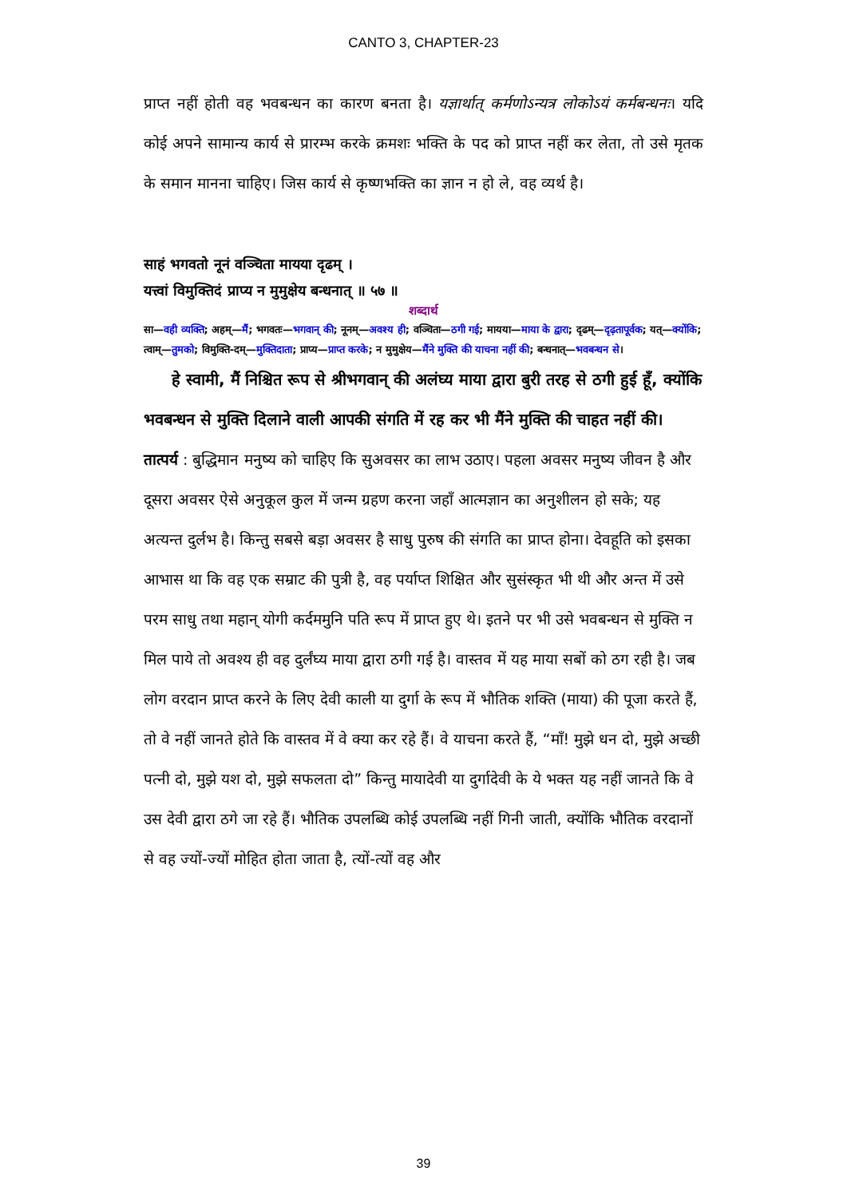CANTO 3, CHAPTER-23
प्राप्त नहीं होती वह भवबन्धन का कारण बनता है। यज्ञार्थात् कर्मणोऽन्यत्र लोकोऽयं कर्मबन्धनः। यदि कोई अपने सामान्य कार्य से प्रारम्भ करके क्रमशः भक्ति के पद को प्राप्त नहीं कर लेता, तो उसे मृतक के समान मानना चाहिए। जिस कार्य से कृष्णभक्ति का ज्ञान न हो ले, वह व्यर्थ है।
साहं भगवतो नूनं वञ्चिता मायया दृढम् ।
यत्त्वां विमुक्तिदं प्राप्य न मुमुक्षेय बन्धनात् ॥ ५७ ॥
शब्दार्थ
सा—वही व्यक्ति; अहम्—मैं; भगवतः—भगवान् की; नूनम्—अवश्य ही; वञ्चिता—ठगी गई; मायया—माया के द्वारा; दृढम्—दृढ़तापूर्वक; यत्—क्योंकि; त्वाम्—तुमको; विमुक्ति-दम्—मुक्तिदाता; प्राप्य—प्राप्त करके; न मुमुक्षेय—मैंने मुक्ति की याचना नहीं की; बन्धनात्—भवबन्धन से।
हे स्वामी, मैं निश्चित रूप से श्रीभगवान् की अलंघ्य माया द्वारा बुरी तरह से ठगी हुई हूँ, क्योंकि भवबन्धन से मुक्ति दिलाने वाली आपकी संगति में रह कर भी मैंने मुक्ति की चाहत नहीं की।
तात्पर्य : बुद्धिमान मनुष्य को चाहिए कि सुअवसर का लाभ उठाए। पहला अवसर मनुष्य जीवन है और दूसरा अवसर ऐसे अनुकूल कुल में जन्म ग्रहण करना जहाँ आत्मज्ञान का अनुशीलन हो सके; यह अत्यन्त दुर्लभ है। किन्तु सबसे बड़ा अवसर है साधु पुरुष की संगति का प्राप्त होना। देवहूति को इसका आभास था कि वह एक सम्राट की पुत्री है, वह पर्याप्त शिक्षित और सुसंस्कृत भी थी और अन्त में उसे परम साधु तथा महान् योगी कर्दममुनि पति रूप में प्राप्त हुए थे। इतने पर भी उसे भवबन्धन से मुक्ति न मिल पाये तो अवश्य ही वह दुर्लंघ्य माया द्वारा ठगी गई है। वास्तव में यह माया सबों को ठग रही है। जब लोग वरदान प्राप्त करने के लिए देवी काली या दुर्गा के रूप में भौतिक शक्ति (माया) की पूजा करते हैं, तो वे नहीं जानते होते कि वास्तव में वे क्या कर रहे हैं। वे याचना करते हैं, “माँ! मुझे धन दो, मुझे अच्छी पत्नी दो, मुझे यश दो, मुझे सफलता दो” किन्तु मायादेवी या दुर्गादेवी के ये भक्त यह नहीं जानते कि वे उस देवी द्वारा ठगे जा रहे हैं। भौतिक उपलब्धि कोई उपलब्धि नहीं गिनी जाती, क्योंकि भौतिक वरदानों से वह ज्यों-ज्यों मोहित होता जाता है, त्यों-त्यों वह और
39